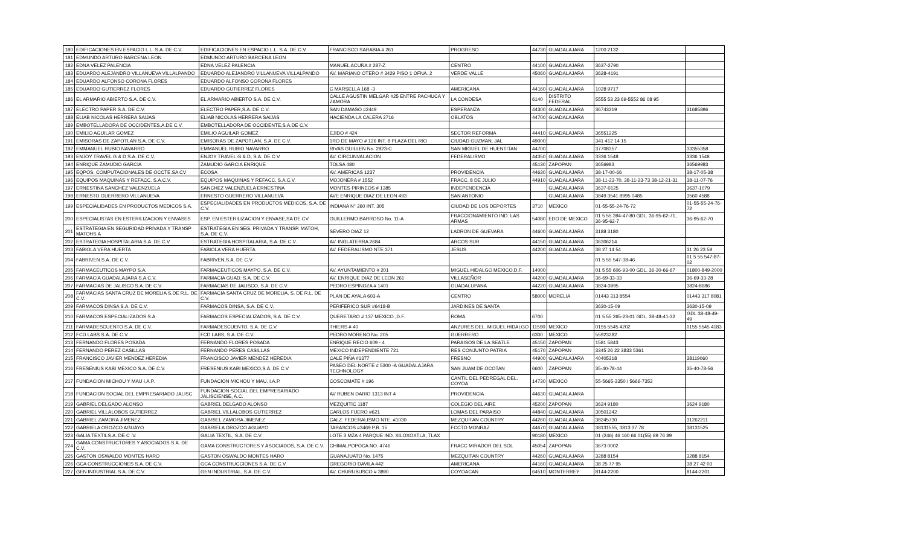| 180 | EDIFICACIONES EN ESPACIO L.L. S.A. DE C.V. | EDIFICACIONES EN ESPACIO L.L. S.A. DE C.V. | FRANCISCO SARABIA # 261 | PROGRESO | 44730 | GUADALAJARA | 1200 2132 | |
| 181 | EDMUNDO ARTURO BARCENA LEON | EDMUNDO ARTURO BARCENA LEON | | | | | | |
| 182 | EDNA VELEZ PALENCIA | EDNA VELEZ PALENCIA | MANUEL ACUÑA # 287-Z | CENTRO | 44100 | GUADALAJARA | 3637-2790 | |
| 183 | EDUARDO ALEJANDRO VILLANUEVA VILLALPANDO | EDUARDO ALEJANDRO VILLANUEVA VILLALPANDO | AV. MARIANO OTERO # 3429 PISO 1 OFNA. 2 | VERDE VALLE | 45060 | GUADALAJARA | 3628-4191 | |
| 184 | EDUARDO ALFONSO CORONA FLORES | EDUARDO ALFONSO CORONA FLORES | | | | | | |
| 185 | EDUARDO GUTIERREZ FLORES | EDUARDO GUTIERREZ FLORES | C MARSELLA 168 -3 | AMERICANA | 44160 | GUADALAJARA | 1028 9717 | |
| 186 | EL ARMARIO ABIERTO S.A. DE C.V. | EL ARMARIO ABIERTO S.A. DE C.V. | CALLE AGUSTIN MELGAR #25 ENTRE PACHUCA Y ZAMORA | LA CONDESA | 6140 | DISTRITO FEDERAL | 5555 53 23 69-5552 86 08 95 | |
| 187 | ELECTRO PAPER S.A. DE C.V. | ELECTRO PAPER,S.A. DE C.V. | SAN DAMASO #2449 | ESPERANZA | 44300 | GUADALAJARA | 36743219 | 31685896 |
| 188 | ELIAB NICOLAS HERRERA SAIJAS | ELIAB NICOLAS HERRERA SAIJAS | HACIENDA LA CALERA 2716 | OBLATOS | 44700 | GUADALAJARA | | |
| 189 | EMBOTELLADORA DE OCCIDENTES.A.DE C.V. | EMBOTELLADORA DE OCCIDENTE,S.A.DE C.V. | | | | | | |
| 190 | EMILIO AGUILAR GOMEZ | EMILIO AGUILAR GOMEZ | EJIDO # 424 | SECTOR REFORMA | 44410 | GUADALAJARA | 36551225 | |
| 191 | EMISORAS DE ZAPOTLAN S.A. DE C.V. | EMISORAS DE ZAPOTLAN, S.A. DE C.V. | 1RO DE MAYO # 126 INT. 8 PLAZA DEL RIO | CIUDAD GUZMAN, JAL | 49000 | | 341 412 14 15 | |
| 192 | EMMANUEL RUBIO NAVARRO | EMMANUEL RUBIO NAVARRO | RIVAS GUILLEN No. 2923-C | SAN MIGUEL DE HUENTITAN | 44700 | | 37708357 | 33355358 |
| 193 | ENJOY TRAVEL G & D S.A. DE C.V. | ENJOY TRAVEL G & D, S.A. DE C.V. | AV. CIRCUNVALACION | FEDERALISMO | 44350 | GUADALAJARA | 3336 1548 | 3336 1548 |
| 194 | ENRIQUE ZAMUDIO GARCIA | ZAMUDIO GARCIA ENRIQUE | TOLSA 480 | | 45130 | ZAPOPAN | 3656983 | 36569983 |
| 195 | EQPOS. COMPUTACIONALES DE OCCTE.SA CV | ECOSA | AV. AMERICAS 1237 | PROVIDENCIA | 44630 | GUADALAJARA | 38-17-00-66 | 38-17-05-38 |
| 196 | EQUIPOS MAQUINAS Y REFACC. S.A.C.V. | EQUIPOS MAQUINAS Y REFACC. S.A.C.V. | MOJONERA # 1552 | FRACC. 8 DE JULIO | 44910 | GUADALAJARA | 38-11-23-70, 38-11-23-73 38-12-21-31 | 38-11-07-76 |
| 197 | ERNESTINA SANCHEZ VALENZUELA | SANCHEZ VALENZUELA ERNESTINA | MONTES PIRINEOS # 1385 | INDEPENDENCIA | | GUADALAJARA | 3637-0125 | 3637-1079 |
| 198 | ERNESTO GUERRERO VILLANUEVA | ERNESTO GUERRERO VILLANUEVA | AVE ENRIQUE DIAZ DE LEON 493 | SAN ANTONIO | | GUADALAJARA | 3849 3541 8995 0485 | 3560 4588 |
| 199 | ESPECIALIDADES EN PRODUCTOS MEDICOS S.A. | ESPECIALIDADES EN PRODUCTOS MEDICOS, S.A. DE C.V. | INDIANA N° 260 INT. 305 | CIUDAD DE LOS DEPORTES | 3710 | MEXICO | 01-55-55-24-76-72 | 01-55-55-24-76-72 |
| 200 | ESPECIALISTAS EN ESTERILIZACION Y ENVASES | ESP. EN ESTERILIZACION Y ENVASE,SA DE CV | GUILLERMO BARROSO No. 11-A | FRACCIONAMIENTO IND. LAS ARMAS | 54080 | EDO DE MEXICO | 01 5 55 394-47-80 GDL. 36-95-62-71, 36-95-62-7 | 36-95-62-70 |
| 201 | ESTRATEGIA EN SEGURIDAD PRIVADA Y TRANSP MATOHS.A | ESTRATEGIA EN SEG. PRIVADA Y TRANSP. MATOH, S.A. DE C.V. | SEVERO DIAZ 12 | LADRON DE GUEVARA | 44600 | GUADALAJARA | 3188 3180 | |
| 202 | ESTRATEGIA HOSPITALARIA S.A. DE C.V. | ESTRATEGIA HOSPITALARIA, S.A. DE C.V. | AV. INGLATERRA 2684 | ARCOS SUR | 44150 | GUADALAJARA | 36306214 | |
| 203 | FABIOLA VERA HUERTA | FABIOLA VERA HUERTA | AV. FEDERALISMO NTE 371 | JESUS | 44200 | GUADALAJARA | 38 27 14 54 | 31 26 23 59 |
| 204 | FABRIVEN S.A. DE C.V. | FABRIVEN,S.A. DE C.V. | | | | | 01 5 55 547-38-46 | 01 5 55 547-87-02 |
| 205 | FARMACEUTICOS MAYPO S.A. | FARMACEUTICOS MAYPO, S.A. DE C.V. | AV. AYUNTAMIENTO # 201 | MIGUEL HIDALGO MEXICO,D.F. | 14000 | | 01 5 55 606-93-00 GDL. 36-30-66-67 | 01800-849-2000 |
| 206 | FARMACIA GUADALAJARA S.A.C.V. | FARMACIA GUAD. S.A. DE C.V. | AV. ENRIQUE DIAZ DE LEON 261 | VILLASEÑOR | 44200 | GUADALAJARA | 36-69-33-33 | 36-69-33-28 |
| 207 | FARMACIAS DE JALISCO S.A. DE C.V. | FARMACIAS DE JALISCO, S.A. DE C.V. | PEDRO ESPINOZA # 1401 | GUADALUPANA | 44220 | GUADALAJARA | 3824-3995 | 3824-8686 |
| 208 | FARMACIAS SANTA CRUZ DE MORELIA S.DE R.L. DE C.V. | FARMACIA SANTA CRUZ DE MORELIA, S. DE R.L. DE C.V. | PLAN DE AYALA 603-A | CENTRO | 58000 | MORELIA | 01443 313 8554 | 01443 317 8081 |
| 209 | FARMACOS DINSA S.A. DE C.V. | FARMACOS DINSA, S.A. DE C.V. | PERIFERICO SUR #6418-B | JARDINES DE SANTA | | | 3630-15-09 | 3630-15-09 |
| 210 | FARMACOS ESPECIALIZADOS S.A. | FARMACOS ESPECIALIZADOS, S.A. DE C.V. | QUERETARO # 137 MEXICO.,D.F. | ROMA | 6700 | | 01 5 55 265-23-01 GDL. 38-48-41-32 | GDL 38-48-49-49 |
| 211 | FARMADESCUENTO S.A. DE C.V. | FARMADESCUENTO, S.A. DE C.V. | THIERS # 40 | ANZURES DEL. MIGUEL HIDALGO | 11590 | MEXICO | 0155 5545 4202 | 0155 5545 4183 |
| 212 | FCD LABS S.A. DE C.V. | FCD LABS, S.A. DE C.V. | PEDRO MORENO No. 205 | GUERRERO | 6300 | MEXICO | 55923282 | |
| 213 | FERNANDO FLORES POSADA | FERNANDO FLORES POSADA | ENRIQUE RECIO 609 - 4 | PARAISOS DE LA SEATLE | 45150 | ZAPOPAN | 1581 5843 | |
| 214 | FERNANDO PEREZ CASILLAS | FERNANDO PERES CASILLAS | MEXICO INDEPENDIENTE 721 | RES CONJUNTO PATRIA | 45170 | ZAPOPAN | 3345 26 22 3833 5361 | |
| 215 | FRANCISCO JAVIER MENDEZ HEREDIA | FRANCISCO JAVIER MENDEZ HEREDIA | CALE PIÑA #1377 | FRESNO | 44900 | GUADALAJARA | 40405318 | 38119060 |
| 216 | FRESENIUS KABI MEXICO S.A. DE C.V. | FRESENIUS KABI MEXICO,S.A. DE C.V. | PASEO DEL NORTE # 5300 -A GUADALAJARA TECHNOLOGY | SAN JUAM DE OCOTAN | 6600 | ZAPOPAN | 35-40-78-44 | 35-40-78-56 |
| 217 | FUNDACION MICHOU Y MAU I.A.P. | FUNDACION MICHOU Y MAU, I.A.P. | COSCOMATE # 196 | CANTIL DEL PEDREGAL DEL. COYOA | 14730 | MEXICO | 55-5665-3350 / 5666-7353 | |
| 218 | FUNDACION SOCIAL DEL EMPRESARIADO JALISC | FUNDACION SOCIAL DEL EMPRESARIADO JALISCIENSE, A.C. | AV RUBEN DARIO 1313 INT 4 | PROVIDENCIA | 44630 | GUADALAJARA | | |
| 219 | GABRIEL DELGADO ALONSO | GABRIEL DELGADO ALONSO | MEZQUITIC 1187 | COLEGIO DEL AIRE | 45200 | ZAPOPAN | 3624 9180 | 3624 9180 |
| 220 | GABRIEL VILLALOBOS GUTIERREZ | GABRIEL VILLALOBOS GUTIERREZ | CARLOS FUERO #621 | LOMAS DEL PARAISO | 44840 | GUADALAJARA | 30501242 | |
| 221 | GABRIEL ZAMORA JIMENEZ | GABRIEL ZAMORA JIMENEZ | CALZ. FEDERALISMO NTE. #1030 | MEZQUITAN COUNTRY | 44260 | GUADALAJARA | 38245730 | 31262211 |
| 222 | GABRIELA OROZCO AGUAYO | GABRIELA OROZCO AGUAYO | TARASCOS #3469 P.B. 15 | FCCTO MONRAZ | 44670 | GUADALAJARA | 38131555, 3813 37 78 | 38131525 |
| 223 | GALIA TEXTILS.A. DE C .V. | GALIA TEXTIL, S.A. DE C.V. | LOTE 3 MZA 4 PARQUE IND. XILOXOXTLA, TLAX | | 90180 | MEXICO | 01 (246) 46 160 66 01(55) 89 76 89 | |
| 224 | GAMA CONSTRUCTORES Y ASOCIADOS S.A. DE C.V. | GAMA CONSTRUCTORES Y ASOCIADOS, S.A. DE C.V. | CHIMALPOPOCA NO. 4746 | FRACC MIRADOR DEL SOL | 45054 | ZAPOPAN | 3673 0002 | |
| 225 | GASTON OSWALDO MONTES HARO | GASTON OSWALDO MONTES HARO | GUANAJUATO No. 1475 | MEZQUITAN COUNTRY | 44260 | GUADALAJARA | 3288 8154 | 3288 8154 |
| 226 | GCA CONSTRUCCIONES S.A. DE C.V. | GCA CONSTRUCCIONES S.A. DE C.V. | GREGORIO DAVILA #42 | AMERICANA | 44160 | GUADALAJARA | 38 25 77 95 | 38 27 42 03 |
| 227 | GEN INDUSTRIAL S.A. DE C.V. | GEN INDUSTRIAL, S.A. DE C.V. | AV. CHURUBUSCO # 3890 | COYOACAN | 64510 | MONTERREY | 8144-2200 | 8144-2201 |